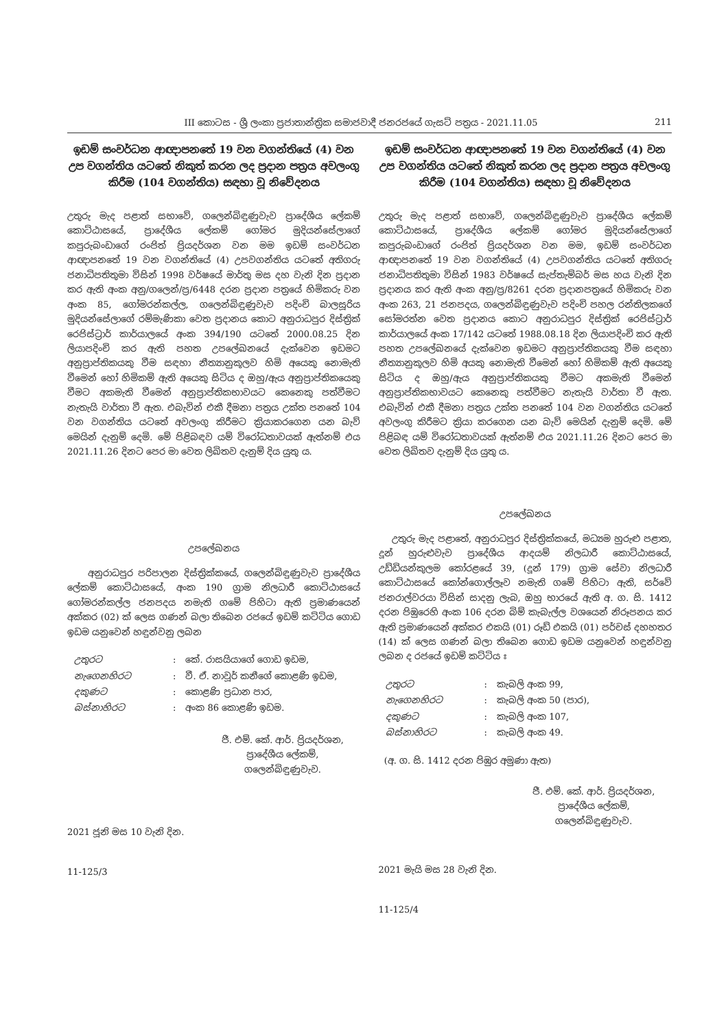III කොටස - ශ්‍රී ලංකා ප්‍රජාතාන්ත්‍රික සමාජවාදී ජනරජයේ ගැසට් පත්‍රය - 2021.11.05 211
ඉඩම් සංවර්ධන ආඥාපනතේ 19 වන වගන්තියේ (4) වන උප වගන්තිය යටතේ නිකුත් කරන ලද ප්‍රදාන පත්‍රය අවලංගු කිරීම (104 වගන්තිය) සඳහා වූ නිවේදනය
උතුරු මැද පළාත් සභාවේ, ගලෙන්බිඳුණුවැව ප්‍රාදේශීය ලේකම් කොට්ඨාසයේ, ප්‍රාදේශීය ලේකම් ගෝමර මුදියන්සේලාගේ කපුරුබංඩාගේ රංජිත් ප්‍රියදර්ශන වන මම ඉඩම් සංවර්ධන ආඥාපනතේ 19 වන වගන්තියේ (4) උපවගන්තිය යටතේ අතිගරු ජනාධිපතිතුමා විසින් 1998 වර්ෂයේ මාර්තු මස දහ වැනි දින ප්‍රදාන කර ඇති අංක අනු/ගලෙන්/ප්‍ර/6448 දරන ප්‍රදාන පත්‍රයේ හිමිකරු වන අංක 85, ගෝමරන්කල්ල, ගලෙන්බිඳුණුවැව පදිංචි බාලසූරිය මුදියන්සේලාගේ රම්මැණිකා වෙත ප්‍රදානය කොට අනුරාධපුර දිස්ත්‍රික් රෙජිස්ට්‍රාර් කාර්යාලයේ අංක 394/190 යටතේ 2000.08.25 දින ලියාපදිංචි කර ඇති පහත උපලේඛනයේ දැක්වෙන ඉඩමට අනුප්‍රාප්තිකයකු වීම සඳහා නීත්‍යානුකූලව හිමි අයෙකු නොමැති වීමෙන් හෝ හිමිකම් ඇති අයෙකු සිටිය ද ඔහු/ඇය අනුප්‍රාප්තිකයෙකු වීමට අකමැති වීමෙන් අනුප්‍රාප්තිකභාවයට කෙනෙකු පත්වීමට නැතැයි වාර්තා වී ඇත. එබැවින් එකී දීමනා පත්‍රය උක්ත පනතේ 104 වන වගන්තිය යටතේ අවලංගු කිරීමට ක්‍රියාකරගෙන යන බැව් මෙයින් දැනුම් දෙමි. මේ පිළිබඳව යම් විරෝධතාවයක් ඇත්නම් එය 2021.11.26 දිනට පෙර මා වෙත ලිඛිතව දැනුම් දිය යුතු ය.
උපලේඛනය
අනුරාධපුර පරිපාලන දිස්ත්‍රික්කයේ, ගලෙන්බිඳුණුවැව ප්‍රාදේශීය ලේකම් කොට්ඨාසයේ, අංක 190 ග්‍රාම නිලධාරී කොට්ඨාසයේ ගෝමරන්කල්ල ජනපදය නමැති ගමේ පිහිටා ඇති ප්‍රමාණයෙන් අක්කර (02) ක් ලෙස ගණන් බලා තිබෙන රජයේ ඉඩම් කට්ටිය ගොඩ ඉඩම යනුවෙන් හඳුන්වනු ලබන
| උතුරට | : | කේ. රාසයියාගේ ගොඩ ඉඩම, |
| නැගෙනහිරට | : | වී. ඒ. නාවූර් කනීගේ කොළණි ඉඩම, |
| දකුණට | : | කොළණි ප්‍රධාන පාර, |
| බස්නාහිරට | : | අංක 86 කොළණි ඉඩම. |
ජී. එම්. කේ. ආර්. ප්‍රියදර්ශන,
ප්‍රාදේශීය ලේකම්,
ගලෙන්බිඳුණුවැව.
2021 ජූනි මස 10 වැනි දින.
11-125/3
ඉඩම් සංවර්ධන ආඥාපනතේ 19 වන වගන්තියේ (4) වන උප වගන්තිය යටතේ නිකුත් කරන ලද ප්‍රදාන පත්‍රය අවලංගු කිරීම (104 වගන්තිය) සඳහා වූ නිවේදනය
උතුරු මැද පළාත් සභාවේ, ගලෙන්බිඳුණුවැව ප්‍රාදේශීය ලේකම් කොට්ඨාසයේ, ප්‍රාදේශීය ලේකම් ගෝමර මුදියන්සේලාගේ කපුරුබංඩාගේ රංජිත් ප්‍රියදර්ශන වන මම, ඉඩම් සංවර්ධන ආඥාපනතේ 19 වන වගන්තියේ (4) උපවගන්තිය යටතේ අතිගරු ජනාධිපතිතුමා විසින් 1983 වර්ෂයේ සැප්තැම්බර් මස හය වැනි දින ප්‍රදානය කර ඇති අංක අනු/ප්‍ර/8261 දරන ප්‍රදානපත්‍රයේ හිමිකරු වන අංක 263, 21 ජනපදය, ගලෙන්බිඳුණුවැව පදිංචි පහල රන්තිලකගේ සෝමරත්න වෙත ප්‍රදානය කොට අනුරාධපුර දිස්ත්‍රික් රෙජිස්ට්‍රාර් කාර්යාලයේ අංක 17/142 යටතේ 1988.08.18 දින ලියාපදිංචි කර ඇති පහත උපලේඛනයේ දැක්වෙන ඉඩමට අනුප්‍රාප්තිකයකු වීම සඳහා නීත්‍යානුකූලව හිමි අයකු නොමැති වීමෙන් හෝ හිමිකම් ඇති අයෙකු සිටිය ද ඔහු/ඇය අනුප්‍රාප්තිකයකු වීමට අකමැති වීමෙන් අනුප්‍රාප්තිකභාවයට කෙනෙකු පත්වීමට නැතැයි වාර්තා වී ඇත. එබැවින් එකී දීමනා පත්‍රය උක්ත පනතේ 104 වන වගන්තිය යටතේ අවලංගු කිරීමට ක්‍රියා කරගෙන යන බැව් මෙයින් දැනුම් දෙමි. මේ පිළිබඳ යම් විරෝධතාවයක් ඇත්නම් එය 2021.11.26 දිනට පෙර මා වෙත ලිඛිතව දැනුම් දිය යුතු ය.
උපලේඛනය
උතුරු මැද පළාතේ, අනුරාධපුර දිස්ත්‍රික්කයේ, මධ්‍යම හුරුළු පළාත, දූන් හුරුළුවැව ප්‍රාදේශීය ආදයම් නිලධාරී කොට්ඨාසයේ, උඩ්ඩියන්කුලම කෝරළයේ 39, (දූන් 179) ග්‍රාම සේවා නිලධාරී කොට්ඨාසයේ කෝන්ගොල්ලෑව නමැති ගමේ පිහිටා ඇති, සර්වේ ජනරාල්වරයා විසින් සාදනු ලැබ, ඔහු භාරයේ ඇති අ. ග. සි. 1412 දරන පිඹුරෙහි අංක 106 දරන බිම් කැබැල්ල වශයෙන් නිරූපනය කර ඇති ප්‍රමාණයෙන් අක්කර එකයි (01) රූඩ් එකයි (01) පර්චස් දහහතර (14) ක් ලෙස ගණන් බලා තිබෙන ගොඩ ඉඩම යනුවෙන් හඳුන්වනු ලබන ද රජයේ ඉඩම් කට්ටිය ඃ
| උතුරට | : | කැබලි අංක 99, |
| නැගෙනහිරට | : | කැබලි අංක 50 (පාර), |
| දකුණට | : | කැබලි අංක 107, |
| බස්නාහිරට | : | කැබලි අංක 49. |
(අ. ග. සි. 1412 දරන පිඹුර අමුණා ඇත)
ජී. එම්. කේ. ආර්. ප්‍රියදර්ශන,
ප්‍රාදේශීය ලේකම්,
ගලෙන්බිඳුණුවැව.
2021 මැයි මස 28 වැනි දින.
11-125/4